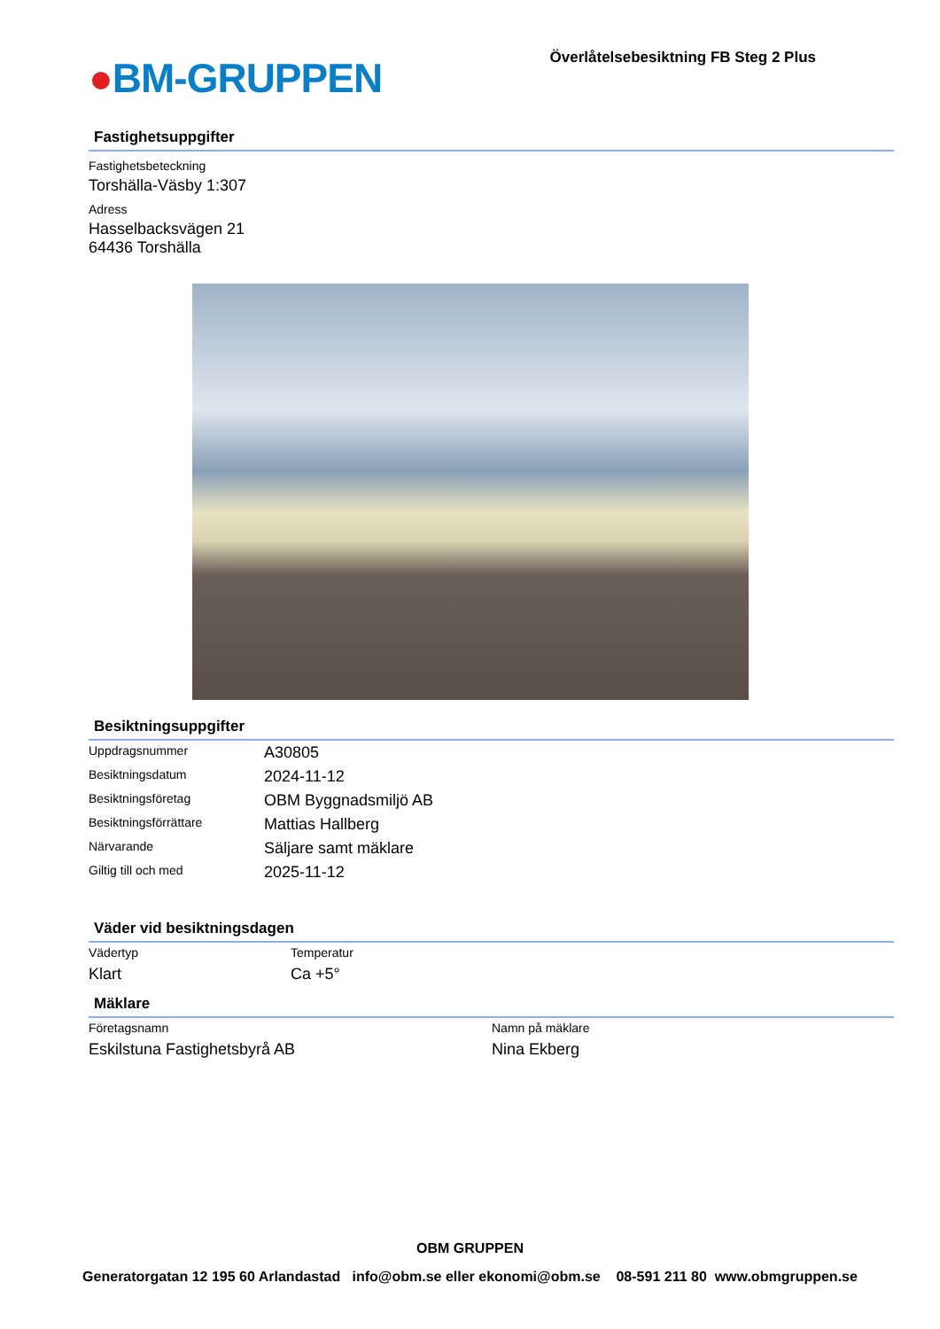●BM-GRUPPEN
Överlåtelsebesiktning FB Steg 2 Plus
Fastighetsuppgifter
Fastighetsbeteckning
Torshälla-Väsby 1:307
Adress
Hasselbacksvägen 21
64436 Torshälla
Besiktningsuppgifter
| Uppdragsnummer | A30805 |
| Besiktningsdatum | 2024-11-12 |
| Besiktningsföretag | OBM Byggnadsmiljö AB |
| Besiktningsförrättare | Mattias Hallberg |
| Närvarande | Säljare samt mäklare |
| Giltig till och med | 2025-11-12 |
Väder vid besiktningsdagen
| Vädertyp | Temperatur |
| Klart | Ca +5° |
Mäklare
| Företagsnamn | Namn på mäklare |
| Eskilstuna Fastighetsbyrå AB | Nina Ekberg |
OBM GRUPPEN
Generatorgatan 12 195 60 Arlandastad info@obm.se eller ekonomi@obm.se 08-591 211 80 www.obmgruppen.se